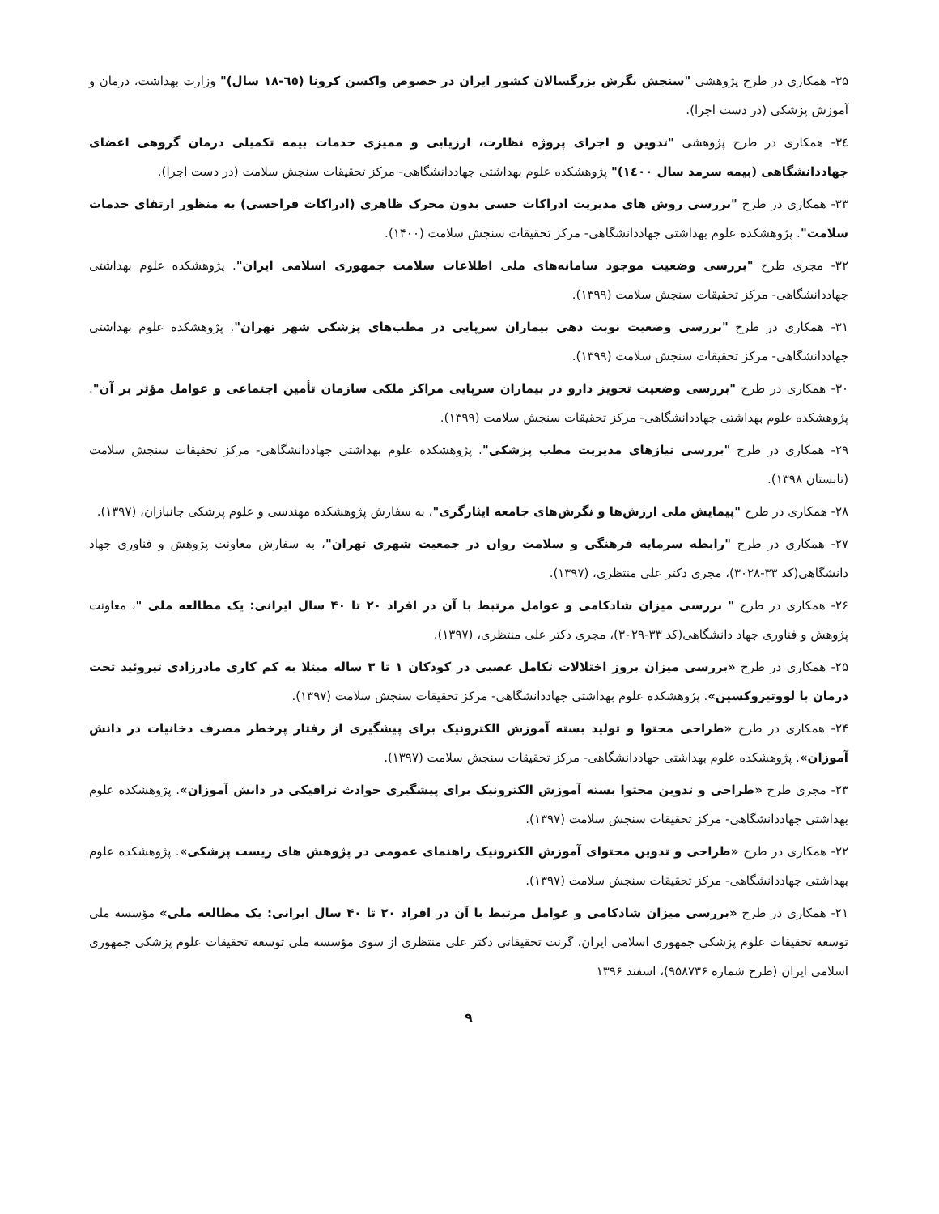۳۵- همکاری در طرح پژوهشی "سنجش نگرش بزرگسالان کشور ایران در خصوص واکسن کرونا (٦٥-١٨ سال)" وزارت بهداشت، درمان و آموزش پزشکی (در دست اجرا).
۳٤- همکاری در طرح پژوهشی "تدوین و اجرای پروژه نظارت، ارزیابی و ممیزی خدمات بیمه تکمیلی درمان گروهی اعضای جهاددانشگاهی (بیمه سرمد سال ١٤٠٠)" پژوهشکده علوم بهداشتی جهاددانشگاهی- مرکز تحقیقات سنجش سلامت (در دست اجرا).
۳۳- همکاری در طرح "بررسی روش های مدیریت ادراکات حسی بدون محرک ظاهری (ادراکات فراحسی) به منظور ارتقای خدمات سلامت". پژوهشکده علوم بهداشتی جهاددانشگاهی- مرکز تحقیقات سنجش سلامت (۱۴۰۰).
۳۲- مجری طرح "بررسی وضعیت موجود سامانه‌های ملی اطلاعات سلامت جمهوری اسلامی ایران". پژوهشکده علوم بهداشتی جهاددانشگاهی- مرکز تحقیقات سنجش سلامت (۱۳۹۹).
۳۱- همکاری در طرح "بررسی وضعیت نوبت دهی بیماران سرپایی در مطب‌های پزشکی شهر تهران". پژوهشکده علوم بهداشتی جهاددانشگاهی- مرکز تحقیقات سنجش سلامت (۱۳۹۹).
۳۰- همکاری در طرح "بررسی وضعیت تجویز دارو در بیماران سرپایی مراکز ملکی سازمان تأمین اجتماعی و عوامل مؤثر بر آن". پژوهشکده علوم بهداشتی جهاددانشگاهی- مرکز تحقیقات سنجش سلامت (۱۳۹۹).
۲۹- همکاری در طرح "بررسی نیازهای مدیریت مطب پزشکی". پژوهشکده علوم بهداشتی جهاددانشگاهی- مرکز تحقیقات سنجش سلامت (تابستان ۱۳۹۸).
۲۸- همکاری در طرح "پیمایش ملی ارزش‌ها و نگرش‌های جامعه ایثارگری"، به سفارش پژوهشکده مهندسی و علوم پزشکی جانبازان، (۱۳۹۷).
۲۷- همکاری در طرح "رابطه سرمایه فرهنگی و سلامت روان در جمعیت شهری تهران"، به سفارش معاونت پژوهش و فناوری جهاد دانشگاهی(کد ۳۳-۳۰۲۸)، مجری دکتر علی منتظری، (۱۳۹۷).
۲۶- همکاری در طرح " بررسی میزان شادکامی و عوامل مرتبط با آن در افراد ۲۰ تا ۴۰ سال ایرانی: یک مطالعه ملی "، معاونت پژوهش و فناوری جهاد دانشگاهی(کد ۳۳-۳۰۲۹)، مجری دکتر علی منتظری، (۱۳۹۷).
۲۵- همکاری در طرح «بررسی میزان بروز اختلالات تکامل عصبی در کودکان ۱ تا ۳ ساله مبتلا به کم کاری مادرزادی تیروئید تحت درمان با لووتیروکسین». پژوهشکده علوم بهداشتی جهاددانشگاهی- مرکز تحقیقات سنجش سلامت (۱۳۹۷).
۲۴- همکاری در طرح «طراحی محتوا و تولید بسته آموزش الکترونیک برای پیشگیری از رفتار پرخطر مصرف دخانیات در دانش آموزان». پژوهشکده علوم بهداشتی جهاددانشگاهی- مرکز تحقیقات سنجش سلامت (۱۳۹۷).
۲۳- مجری طرح «طراحی و تدوین محتوا بسته آموزش الکترونیک برای پیشگیری حوادث ترافیکی در دانش آموزان». پژوهشکده علوم بهداشتی جهاددانشگاهی- مرکز تحقیقات سنجش سلامت (۱۳۹۷).
۲۲- همکاری در طرح «طراحی و تدوین محتوای آموزش الکترونیک راهنمای عمومی در پژوهش های زیست پزشکی». پژوهشکده علوم بهداشتی جهاددانشگاهی- مرکز تحقیقات سنجش سلامت (۱۳۹۷).
۲۱- همکاری در طرح «بررسی میزان شادکامی و عوامل مرتبط با آن در افراد ۲۰ تا ۴۰ سال ایرانی: یک مطالعه ملی» مؤسسه ملی توسعه تحقیقات علوم پزشکی جمهوری اسلامی ایران. گرنت تحقیقاتی دکتر علی منتظری از سوی مؤسسه ملی توسعه تحقیقات علوم پزشکی جمهوری اسلامی ایران (طرح شماره ۹۵۸۷۳۶)، اسفند ۱۳۹۶
۹